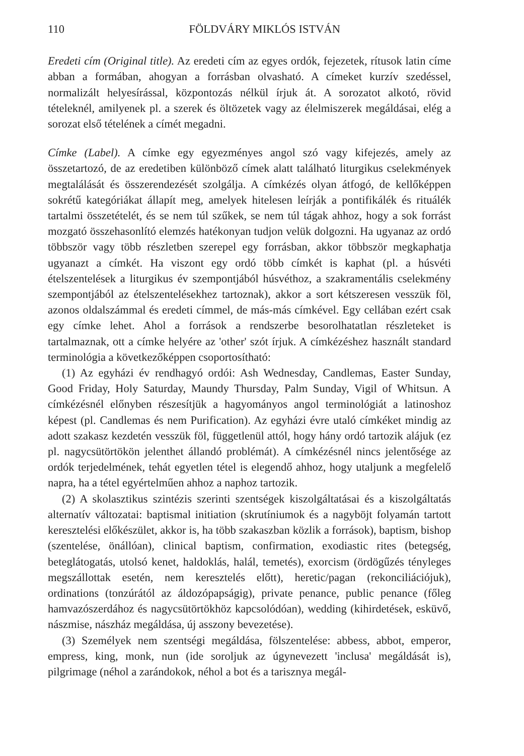110 FÖLDVÁRY MIKLÓS ISTVÁN
Eredeti cím (Original title). Az eredeti cím az egyes ordók, fejezetek, rítusok latin címe abban a formában, ahogyan a forrásban olvasható. A címeket kurzív szedéssel, normalizált helyesírással, központozás nélkül írjuk át. A sorozatot alkotó, rövid tételeknél, amilyenek pl. a szerek és öltözetek vagy az élelmiszerek megáldásai, elég a sorozat első tételének a címét megadni.
Címke (Label). A címke egy egyezményes angol szó vagy kifejezés, amely az összetartozó, de az eredetiben különböző címek alatt található liturgikus cselekmények megtalálását és összerendezését szolgálja. A címkézés olyan átfogó, de kellőképpen sokrétű kategóriákat állapít meg, amelyek hitelesen leírják a pontifikálék és rituálék tartalmi összetételét, és se nem túl szűkek, se nem túl tágak ahhoz, hogy a sok forrást mozgató összehasonlító elemzés hatékonyan tudjon velük dolgozni. Ha ugyanaz az ordó többször vagy több részletben szerepel egy forrásban, akkor többször megkaphatja ugyanazt a címkét. Ha viszont egy ordó több címkét is kaphat (pl. a húsvéti ételszentelések a liturgikus év szempontjából húsvéthoz, a szakramentális cselekmény szempontjából az ételszentelésekhez tartoznak), akkor a sort kétszeresen vesszük föl, azonos oldalszámmal és eredeti címmel, de más-más címkével. Egy cellában ezért csak egy címke lehet. Ahol a források a rendszerbe besorolhatatlan részleteket is tartalmaznak, ott a címke helyére az 'other' szót írjuk. A címkézéshez használt standard terminológia a következőképpen csoportosítható:
(1) Az egyházi év rendhagyó ordói: Ash Wednesday, Candlemas, Easter Sunday, Good Friday, Holy Saturday, Maundy Thursday, Palm Sunday, Vigil of Whitsun. A címkézésnél előnyben részesítjük a hagyományos angol terminológiát a latinoshoz képest (pl. Candlemas és nem Purification). Az egyházi évre utaló címkéket mindig az adott szakasz kezdetén vesszük föl, függetlenül attól, hogy hány ordó tartozik alájuk (ez pl. nagycsütörtökön jelenthet állandó problémát). A címkézésnél nincs jelentősége az ordók terjedelmének, tehát egyetlen tétel is elegendő ahhoz, hogy utaljunk a megfelelő napra, ha a tétel egyértelműen ahhoz a naphoz tartozik.
(2) A skolasztikus szintézis szerinti szentségek kiszolgáltatásai és a kiszolgáltatás alternatív változatai: baptismal initiation (skrutíniumok és a nagyböjt folyamán tartott keresztelési előkészület, akkor is, ha több szakaszban közlik a források), baptism, bishop (szentelése, önállóan), clinical baptism, confirmation, exodiastic rites (betegség, beteglátogatás, utolsó kenet, haldoklás, halál, temetés), exorcism (ördögűzés tényleges megszállottak esetén, nem keresztelés előtt), heretic/pagan (rekonciliációjuk), ordinations (tonzúrától az áldozópapságig), private penance, public penance (főleg hamvazószerdához és nagycsütörtökhöz kapcsolódóan), wedding (kihirdetések, esküvő, nászmise, nászház megáldása, új asszony bevezetése).
(3) Személyek nem szentségi megáldása, fölszentelése: abbess, abbot, emperor, empress, king, monk, nun (ide soroljuk az úgynevezett 'inclusa' megáldását is), pilgrimage (néhol a zarándokok, néhol a bot és a tarisznya megál-